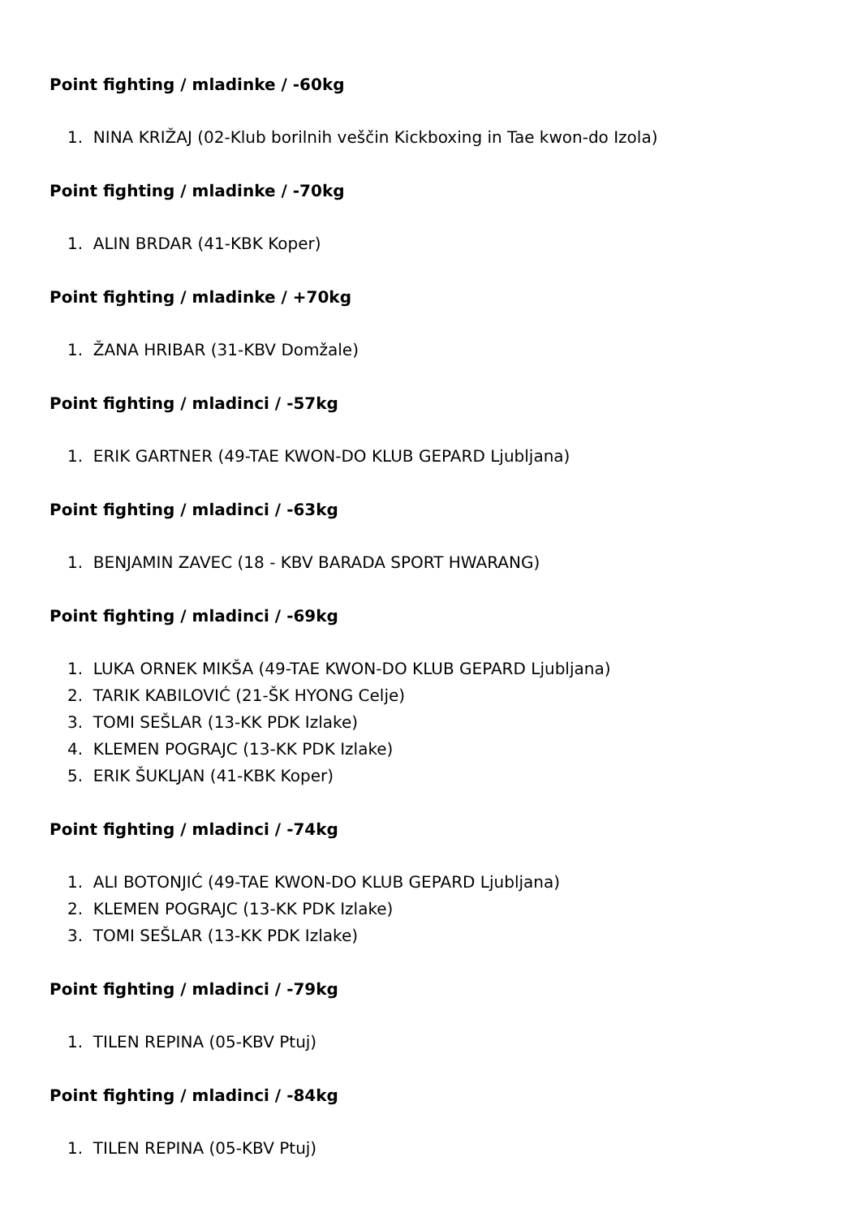Point fighting / mladinke / -60kg
1. NINA KRIŽAJ (02-Klub borilnih veščin Kickboxing in Tae kwon-do Izola)
Point fighting / mladinke / -70kg
1. ALIN BRDAR (41-KBK Koper)
Point fighting / mladinke / +70kg
1. ŽANA HRIBAR (31-KBV Domžale)
Point fighting / mladinci / -57kg
1. ERIK GARTNER (49-TAE KWON-DO KLUB GEPARD Ljubljana)
Point fighting / mladinci / -63kg
1. BENJAMIN ZAVEC (18 - KBV BARADA SPORT HWARANG)
Point fighting / mladinci / -69kg
1. LUKA ORNEK MIKŠA (49-TAE KWON-DO KLUB GEPARD Ljubljana)
2. TARIK KABILOVIĆ (21-ŠK HYONG Celje)
3. TOMI SEŠLAR (13-KK PDK Izlake)
4. KLEMEN POGRAJC (13-KK PDK Izlake)
5. ERIK ŠUKLJAN (41-KBK Koper)
Point fighting / mladinci / -74kg
1. ALI BOTONJIĆ (49-TAE KWON-DO KLUB GEPARD Ljubljana)
2. KLEMEN POGRAJC (13-KK PDK Izlake)
3. TOMI SEŠLAR (13-KK PDK Izlake)
Point fighting / mladinci / -79kg
1. TILEN REPINA (05-KBV Ptuj)
Point fighting / mladinci / -84kg
1. TILEN REPINA (05-KBV Ptuj)